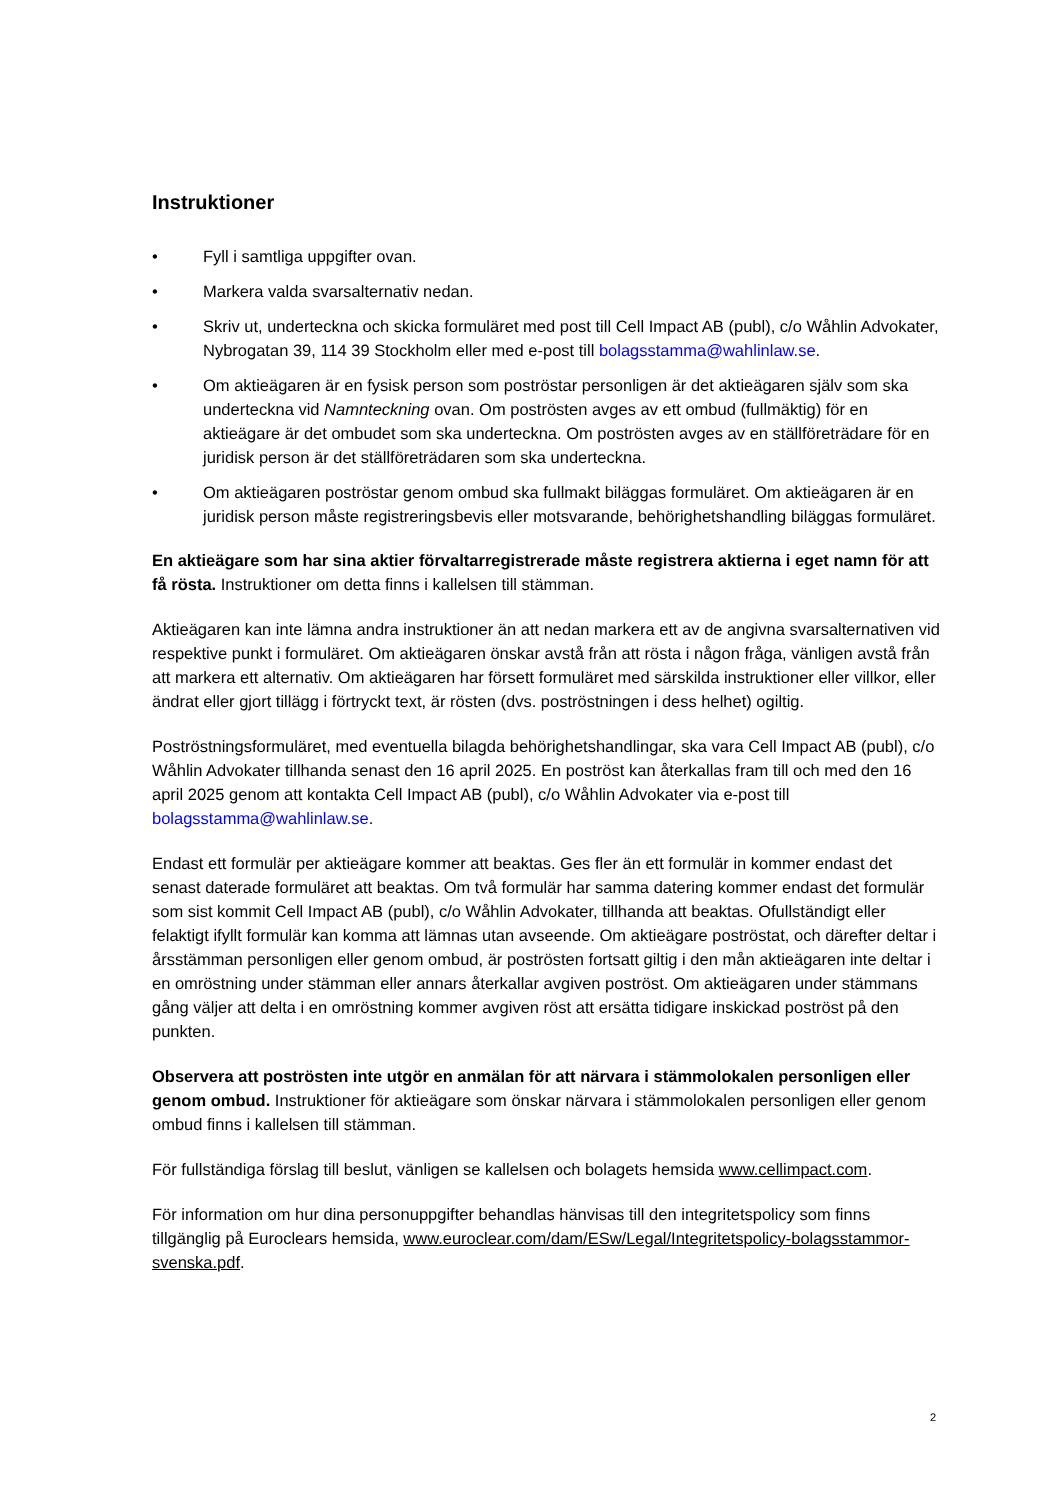Instruktioner
• Fyll i samtliga uppgifter ovan.
• Markera valda svarsalternativ nedan.
• Skriv ut, underteckna och skicka formuläret med post till Cell Impact AB (publ), c/o Wåhlin Advokater, Nybrogatan 39, 114 39 Stockholm eller med e-post till bolagsstamma@wahlinlaw.se.
• Om aktieägaren är en fysisk person som poströstar personligen är det aktieägaren själv som ska underteckna vid Namnteckning ovan. Om poströsten avges av ett ombud (fullmäktig) för en aktieägare är det ombudet som ska underteckna. Om poströsten avges av en ställföreträdare för en juridisk person är det ställföreträdaren som ska underteckna.
• Om aktieägaren poströstar genom ombud ska fullmakt biläggas formuläret. Om aktieägaren är en juridisk person måste registreringsbevis eller motsvarande, behörighetshandling biläggas formuläret.
En aktieägare som har sina aktier förvaltarregistrerade måste registrera aktierna i eget namn för att få rösta. Instruktioner om detta finns i kallelsen till stämman.
Aktieägaren kan inte lämna andra instruktioner än att nedan markera ett av de angivna svarsalternativen vid respektive punkt i formuläret. Om aktieägaren önskar avstå från att rösta i någon fråga, vänligen avstå från att markera ett alternativ. Om aktieägaren har försett formuläret med särskilda instruktioner eller villkor, eller ändrat eller gjort tillägg i förtryckt text, är rösten (dvs. poströstningen i dess helhet) ogiltig.
Poströstningsformuläret, med eventuella bilagda behörighetshandlingar, ska vara Cell Impact AB (publ), c/o Wåhlin Advokater tillhanda senast den 16 april 2025. En poströst kan återkallas fram till och med den 16 april 2025 genom att kontakta Cell Impact AB (publ), c/o Wåhlin Advokater via e-post till bolagsstamma@wahlinlaw.se.
Endast ett formulär per aktieägare kommer att beaktas. Ges fler än ett formulär in kommer endast det senast daterade formuläret att beaktas. Om två formulär har samma datering kommer endast det formulär som sist kommit Cell Impact AB (publ), c/o Wåhlin Advokater, tillhanda att beaktas. Ofullständigt eller felaktigt ifyllt formulär kan komma att lämnas utan avseende. Om aktieägare poströstat, och därefter deltar i årsstämman personligen eller genom ombud, är poströsten fortsatt giltig i den mån aktieägaren inte deltar i en omröstning under stämman eller annars återkallar avgiven poströst. Om aktieägaren under stämmans gång väljer att delta i en omröstning kommer avgiven röst att ersätta tidigare inskickad poströst på den punkten.
Observera att poströsten inte utgör en anmälan för att närvara i stämmolokalen personligen eller genom ombud. Instruktioner för aktieägare som önskar närvara i stämmolokalen personligen eller genom ombud finns i kallelsen till stämman.
För fullständiga förslag till beslut, vänligen se kallelsen och bolagets hemsida www.cellimpact.com.
För information om hur dina personuppgifter behandlas hänvisas till den integritetspolicy som finns tillgänglig på Euroclears hemsida, www.euroclear.com/dam/ESw/Legal/Integritetspolicy-bolagsstammor-svenska.pdf.
2